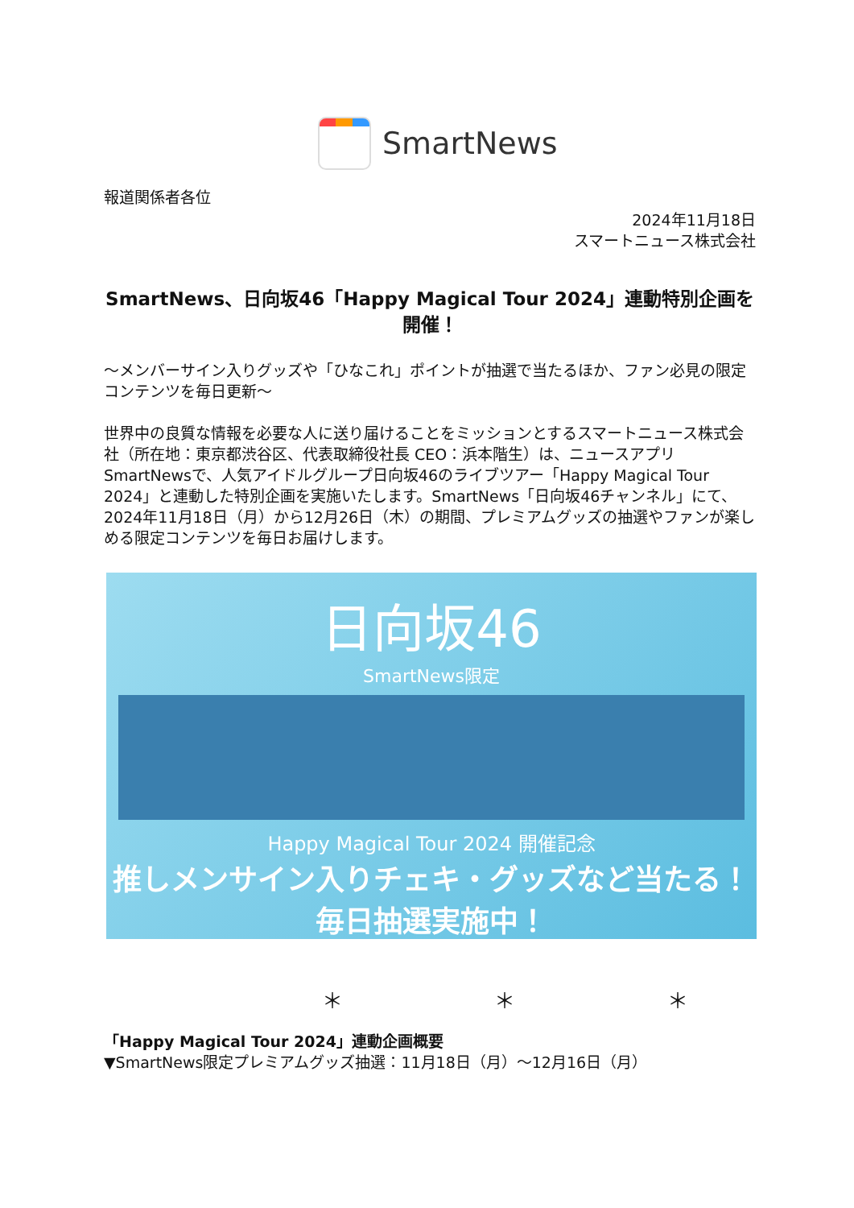SmartNews
報道関係者各位
2024年11月18日
スマートニュース株式会社
SmartNews、日向坂46「Happy Magical Tour 2024」連動特別企画を開催！
～メンバーサイン入りグッズや「ひなこれ」ポイントが抽選で当たるほか、ファン必見の限定コンテンツを毎日更新～
世界中の良質な情報を必要な人に送り届けることをミッションとするスマートニュース株式会社（所在地：東京都渋谷区、代表取締役社長 CEO：浜本階生）は、ニュースアプリSmartNewsで、人気アイドルグループ日向坂46のライブツアー「Happy Magical Tour 2024」と連動した特別企画を実施いたします。SmartNews「日向坂46チャンネル」にて、2024年11月18日（月）から12月26日（木）の期間、プレミアムグッズの抽選やファンが楽しめる限定コンテンツを毎日お届けします。
日向坂46
SmartNews限定
Happy Magical Tour 2024 開催記念
推しメンサイン入りチェキ・グッズなど当たる！
毎日抽選実施中！
＊ ＊ ＊
「Happy Magical Tour 2024」連動企画概要
▼SmartNews限定プレミアムグッズ抽選：11月18日（月）～12月16日（月）